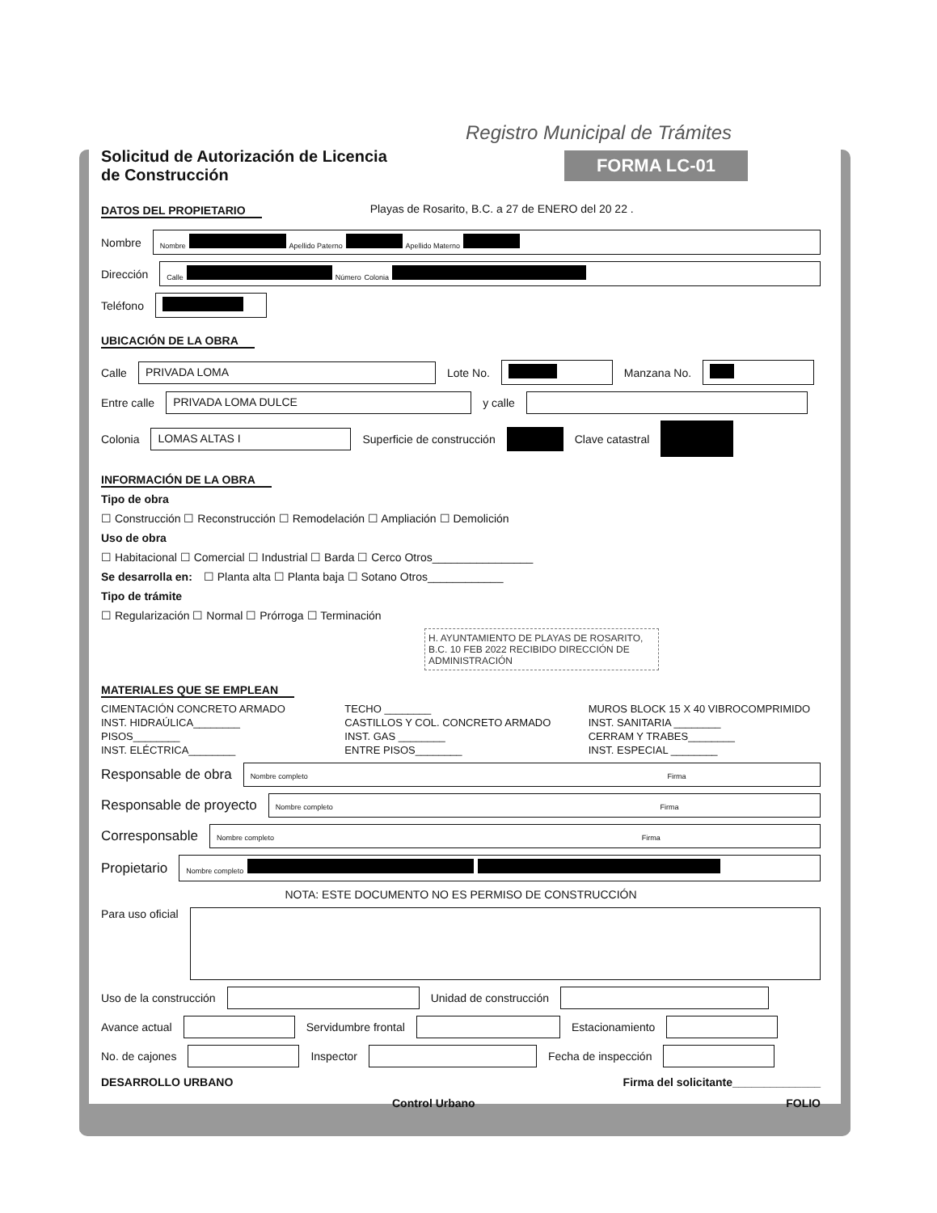Registro Municipal de Trámites
Solicitud de Autorización de Licencia
de Construcción
FORMA LC-01
DATOS DEL PROPIETARIO Playas de Rosarito, B.C. a 27 de ENERO del 20 22 .
Nombre
Nombre Apellido Paterno Apellido Materno
Dirección
Calle Número Colonia
Teléfono
UBICACIÓN DE LA OBRA
Calle
PRIVADA LOMA
Lote No.
Manzana No.
Entre calle
PRIVADA LOMA DULCE
y calle
Colonia
LOMAS ALTAS I
Superficie de construcción Clave catastral
INFORMACIÓN DE LA OBRA
Tipo de obra
☐ Construcción ☐ Reconstrucción ☐ Remodelación ☐ Ampliación ☐ Demolición
Uso de obra
☐ Habitacional ☐ Comercial ☐ Industrial ☐ Barda ☐ Cerco Otros________________
Se desarrolla en: ☐ Planta alta ☐ Planta baja ☐ Sotano Otros____________
Tipo de trámite
☐ Regularización ☐ Normal ☐ Prórroga ☐ Terminación
H. AYUNTAMIENTO DE PLAYAS DE ROSARITO, B.C. 10 FEB 2022 RECIBIDO DIRECCIÓN DE ADMINISTRACIÓN
MATERIALES QUE SE EMPLEAN
CIMENTACIÓN CONCRETO ARMADO
TECHO ________
MUROS BLOCK 15 X 40 VIBROCOMPRIMIDO
INST. HIDRAÚLICA________
CASTILLOS Y COL. CONCRETO ARMADO
INST. SANITARIA ________
PISOS________
INST. GAS ________
CERRAM Y TRABES________
INST. ELÉCTRICA________
ENTRE PISOS________
INST. ESPECIAL ________
Responsable de obra
Nombre completo Firma
Responsable de proyecto
Nombre completo Firma
Corresponsable
Nombre completo Firma
Propietario
Nombre completo
NOTA: ESTE DOCUMENTO NO ES PERMISO DE CONSTRUCCIÓN
Para uso oficial
Uso de la construcción
Unidad de construcción
Avance actual
Servidumbre frontal
Estacionamiento
No. de cajones
Inspector
Fecha de inspección
DESARROLLO URBANO Firma del solicitante______________
Control Urbano FOLIO